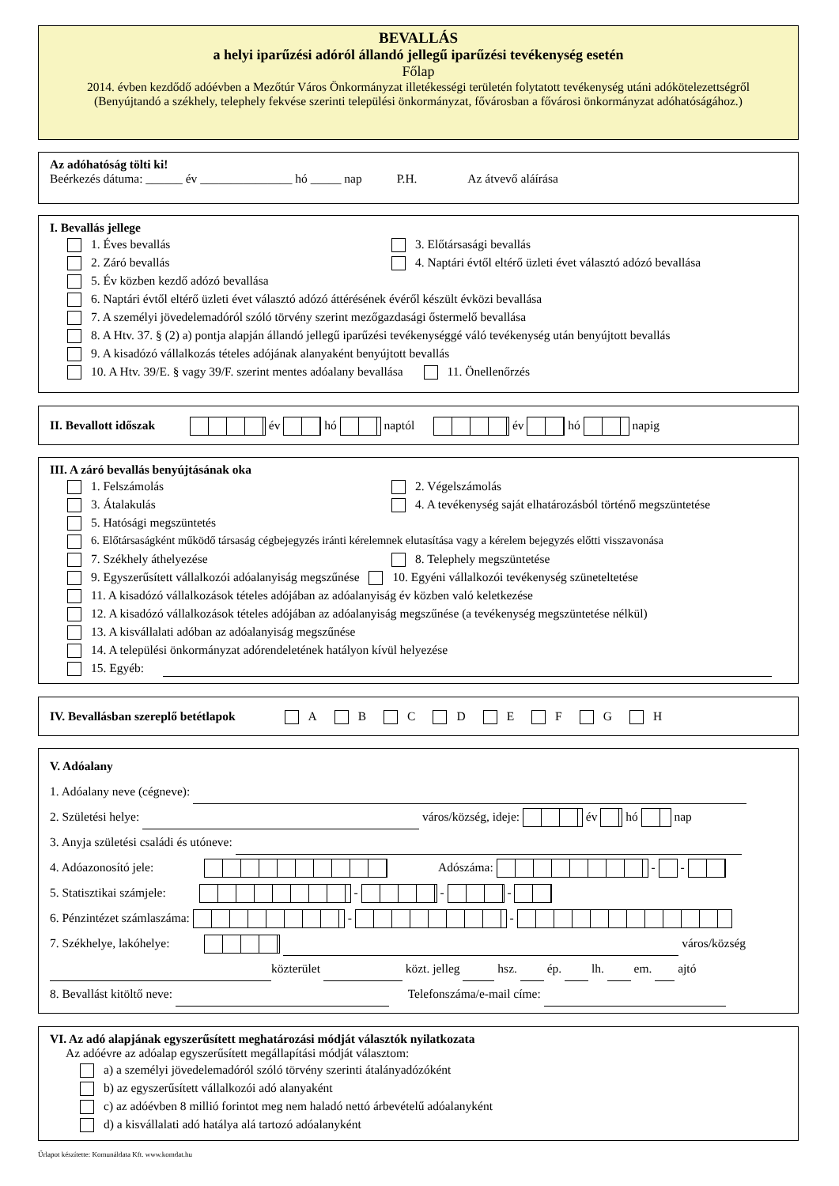BEVALLÁS
a helyi iparűzési adóról állandó jellegű iparűzési tevékenység esetén
Főlap
2014. évben kezdődő adóévben a Mezőtúr Város Önkormányzat illetékességi területén folytatott tevékenység utáni adókötelezettségről
(Benyújtandó a székhely, telephely fekvése szerinti települési önkormányzat, fővárosban a fővárosi önkormányzat adóhatóságához.)
Az adóhatóság tölti ki!
Beérkezés dátuma: ______ év _______________ hó _____ nap P.H. Az átvevő aláírása
I. Bevallás jellege
1. Éves bevallás 3. Előtársasági bevallás
2. Záró bevallás 4. Naptári évtől eltérő üzleti évet választó adózó bevallása
5. Év közben kezdő adózó bevallása
6. Naptári évtől eltérő üzleti évet választó adózó áttérésének évéről készült évközi bevallása
7. A személyi jövedelemadóról szóló törvény szerint mezőgazdasági őstermelő bevallása
8. A Htv. 37. § (2) a) pontja alapján állandó jellegű iparűzési tevékenységgé váló tevékenység után benyújtott bevallás
9. A kisadózó vállalkozás tételes adójának alanyaként benyújtott bevallás
10. A Htv. 39/E. § vagy 39/F. szerint mentes adóalany bevallása 11. Önellenőrzés
II. Bevallott időszak év hó naptól év hó napig
III. A záró bevallás benyújtásának oka
1. Felszámolás 2. Végelszámolás
3. Átalakulás 4. A tevékenység saját elhatározásból történő megszüntetése
5. Hatósági megszüntetés
6. Előtársaságként működő társaság cégbejegyzés iránti kérelemnek elutasítása vagy a kérelem bejegyzés előtti visszavonása
7. Székhely áthelyezése 8. Telephely megszüntetése
9. Egyszerűsített vállalkozói adóalanyiság megszűnése 10. Egyéni vállalkozói tevékenység szüneteltetése
11. A kisadózó vállalkozások tételes adójában az adóalanyiság év közben való keletkezése
12. A kisadózó vállalkozások tételes adójában az adóalanyiság megszűnése (a tevékenység megszüntetése nélkül)
13. A kisvállalati adóban az adóalanyiság megszűnése
14. A települési önkormányzat adórendeletének hatályon kívül helyezése
15. Egyéb:
IV. Bevallásban szereplő betétlapok A B C D E F G H
V. Adóalany
1. Adóalany neve (cégneve):
2. Születési helye: város/község, ideje: év hó nap
3. Anyja születési családi és utóneve:
4. Adóazonosító jele: Adószáma: - -
5. Statisztikai számjele: - - -
6. Pénzintézet számlaszáma: - -
7. Székhelye, lakóhelye: város/község
közterület közt. jelleg hsz. ép. lh. em. ajtó
8. Bevallást kitöltő neve: Telefonszáma/e-mail címe:
VI. Az adó alapjának egyszerűsített meghatározási módját választók nyilatkozata
Az adóévre az adóalap egyszerűsített megállapítási módját választom:
a) a személyi jövedelemadóról szóló törvény szerinti átalányadózóként
b) az egyszerűsített vállalkozói adó alanyaként
c) az adóévben 8 millió forintot meg nem haladó nettó árbevételű adóalanyként
d) a kisvállalati adó hatálya alá tartozó adóalanyként
Űrlapot készítette: Komunáldata Kft. www.komdat.hu